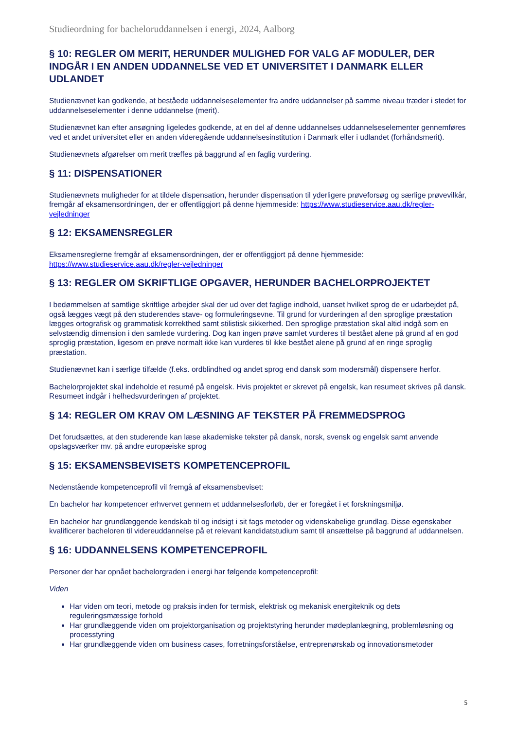Studieordning for bacheloruddannelsen i energi, 2024, Aalborg
§ 10: REGLER OM MERIT, HERUNDER MULIGHED FOR VALG AF MODULER, DER INDGÅR I EN ANDEN UDDANNELSE VED ET UNIVERSITET I DANMARK ELLER UDLANDET
Studienævnet kan godkende, at beståede uddannelseselementer fra andre uddannelser på samme niveau træder i stedet for uddannelseselementer i denne uddannelse (merit).
Studienævnet kan efter ansøgning ligeledes godkende, at en del af denne uddannelses uddannelseselementer gennemføres ved et andet universitet eller en anden videregående uddannelsesinstitution i Danmark eller i udlandet (forhåndsmerit).
Studienævnets afgørelser om merit træffes på baggrund af en faglig vurdering.
§ 11: DISPENSATIONER
Studienævnets muligheder for at tildele dispensation, herunder dispensation til yderligere prøveforsøg og særlige prøvevilkår, fremgår af eksamensordningen, der er offentliggjort på denne hjemmeside: https://www.studieservice.aau.dk/regler-vejledninger
§ 12: EKSAMENSREGLER
Eksamensreglerne fremgår af eksamensordningen, der er offentliggjort på denne hjemmeside:
https://www.studieservice.aau.dk/regler-vejledninger
§ 13: REGLER OM SKRIFTLIGE OPGAVER, HERUNDER BACHELORPROJEKTET
I bedømmelsen af samtlige skriftlige arbejder skal der ud over det faglige indhold, uanset hvilket sprog de er udarbejdet på, også lægges vægt på den studerendes stave- og formuleringsevne. Til grund for vurderingen af den sproglige præstation lægges ortografisk og grammatisk korrekthed samt stilistisk sikkerhed. Den sproglige præstation skal altid indgå som en selvstændig dimension i den samlede vurdering. Dog kan ingen prøve samlet vurderes til bestået alene på grund af en god sproglig præstation, ligesom en prøve normalt ikke kan vurderes til ikke bestået alene på grund af en ringe sproglig præstation.
Studienævnet kan i særlige tilfælde (f.eks. ordblindhed og andet sprog end dansk som modersmål) dispensere herfor.
Bachelorprojektet skal indeholde et resumé på engelsk. Hvis projektet er skrevet på engelsk, kan resumeet skrives på dansk. Resumeet indgår i helhedsvurderingen af projektet.
§ 14: REGLER OM KRAV OM LÆSNING AF TEKSTER PÅ FREMMEDSPROG
Det forudsættes, at den studerende kan læse akademiske tekster på dansk, norsk, svensk og engelsk samt anvende opslagsværker mv. på andre europæiske sprog
§ 15: EKSAMENSBEVISETS KOMPETENCEPROFIL
Nedenstående kompetenceprofil vil fremgå af eksamensbeviset:
En bachelor har kompetencer erhvervet gennem et uddannelsesforløb, der er foregået i et forskningsmiljø.
En bachelor har grundlæggende kendskab til og indsigt i sit fags metoder og videnskabelige grundlag. Disse egenskaber kvalificerer bacheloren til videreuddannelse på et relevant kandidatstudium samt til ansættelse på baggrund af uddannelsen.
§ 16: UDDANNELSENS KOMPETENCEPROFIL
Personer der har opnået bachelorgraden i energi har følgende kompetenceprofil:
Viden
Har viden om teori, metode og praksis inden for termisk, elektrisk og mekanisk energiteknik og dets reguleringsmæssige forhold
Har grundlæggende viden om projektorganisation og projektstyring herunder mødeplanlægning, problemløsning og processtyring
Har grundlæggende viden om business cases, forretningsforståelse, entreprenørskab og innovationsmetoder
5